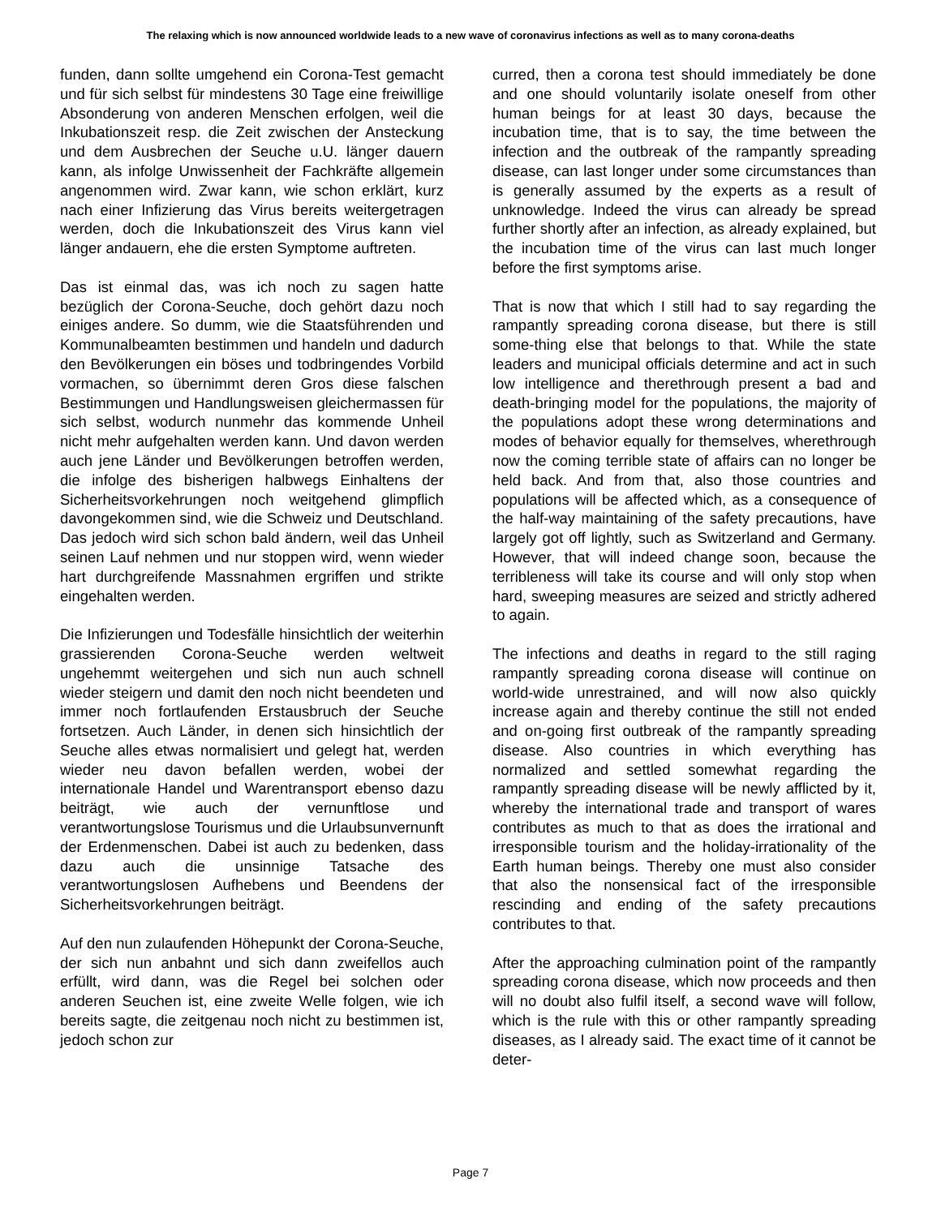The relaxing which is now announced worldwide leads to a new wave of coronavirus infections as well as to many corona-deaths
funden, dann sollte umgehend ein Corona-Test gemacht und für sich selbst für mindestens 30 Tage eine freiwillige Absonderung von anderen Menschen erfolgen, weil die Inkubationszeit resp. die Zeit zwischen der Ansteckung und dem Ausbrechen der Seuche u.U. länger dauern kann, als infolge Unwissenheit der Fachkräfte allgemein angenommen wird. Zwar kann, wie schon erklärt, kurz nach einer Infizierung das Virus bereits weitergetragen werden, doch die Inkubationszeit des Virus kann viel länger andauern, ehe die ersten Symptome auftreten.
Das ist einmal das, was ich noch zu sagen hatte bezüglich der Corona-Seuche, doch gehört dazu noch einiges andere. So dumm, wie die Staatsführenden und Kommunalbeamten bestimmen und handeln und dadurch den Bevölkerungen ein böses und todbringendes Vorbild vormachen, so übernimmt deren Gros diese falschen Bestimmungen und Handlungsweisen gleichermassen für sich selbst, wodurch nunmehr das kommende Unheil nicht mehr aufgehalten werden kann. Und davon werden auch jene Länder und Bevölkerungen betroffen werden, die infolge des bisherigen halbwegs Einhaltens der Sicherheitsvorkehrungen noch weitgehend glimpflich davongekommen sind, wie die Schweiz und Deutschland. Das jedoch wird sich schon bald ändern, weil das Unheil seinen Lauf nehmen und nur stoppen wird, wenn wieder hart durchgreifende Massnahmen ergriffen und strikte eingehalten werden.
Die Infizierungen und Todesfälle hinsichtlich der weiterhin grassierenden Corona-Seuche werden weltweit ungehemmt weitergehen und sich nun auch schnell wieder steigern und damit den noch nicht beendeten und immer noch fortlaufenden Erstausbruch der Seuche fortsetzen. Auch Länder, in denen sich hinsichtlich der Seuche alles etwas normalisiert und gelegt hat, werden wieder neu davon befallen werden, wobei der internationale Handel und Warentransport ebenso dazu beiträgt, wie auch der vernunftlose und verantwortungslose Tourismus und die Urlaubsunvernunft der Erdenmenschen. Dabei ist auch zu bedenken, dass dazu auch die unsinnige Tatsache des verantwortungslosen Aufhebens und Beendens der Sicherheitsvorkehrungen beiträgt.
Auf den nun zulaufenden Höhepunkt der Corona-Seuche, der sich nun anbahnt und sich dann zweifellos auch erfüllt, wird dann, was die Regel bei solchen oder anderen Seuchen ist, eine zweite Welle folgen, wie ich bereits sagte, die zeitgenau noch nicht zu bestimmen ist, jedoch schon zur
curred, then a corona test should immediately be done and one should voluntarily isolate oneself from other human beings for at least 30 days, because the incubation time, that is to say, the time between the infection and the outbreak of the rampantly spreading disease, can last longer under some circumstances than is generally assumed by the experts as a result of unknowledge. Indeed the virus can already be spread further shortly after an infection, as already explained, but the incubation time of the virus can last much longer before the first symptoms arise.
That is now that which I still had to say regarding the rampantly spreading corona disease, but there is still some-thing else that belongs to that. While the state leaders and municipal officials determine and act in such low intelligence and therethrough present a bad and death-bringing model for the populations, the majority of the populations adopt these wrong determinations and modes of behavior equally for themselves, wherethrough now the coming terrible state of affairs can no longer be held back. And from that, also those countries and populations will be affected which, as a consequence of the half-way maintaining of the safety precautions, have largely got off lightly, such as Switzerland and Germany. However, that will indeed change soon, because the terribleness will take its course and will only stop when hard, sweeping measures are seized and strictly adhered to again.
The infections and deaths in regard to the still raging rampantly spreading corona disease will continue on world-wide unrestrained, and will now also quickly increase again and thereby continue the still not ended and on-going first outbreak of the rampantly spreading disease. Also countries in which everything has normalized and settled somewhat regarding the rampantly spreading disease will be newly afflicted by it, whereby the international trade and transport of wares contributes as much to that as does the irrational and irresponsible tourism and the holiday-irrationality of the Earth human beings. Thereby one must also consider that also the nonsensical fact of the irresponsible rescinding and ending of the safety precautions contributes to that.
After the approaching culmination point of the rampantly spreading corona disease, which now proceeds and then will no doubt also fulfil itself, a second wave will follow, which is the rule with this or other rampantly spreading diseases, as I already said. The exact time of it cannot be deter-
Page 7